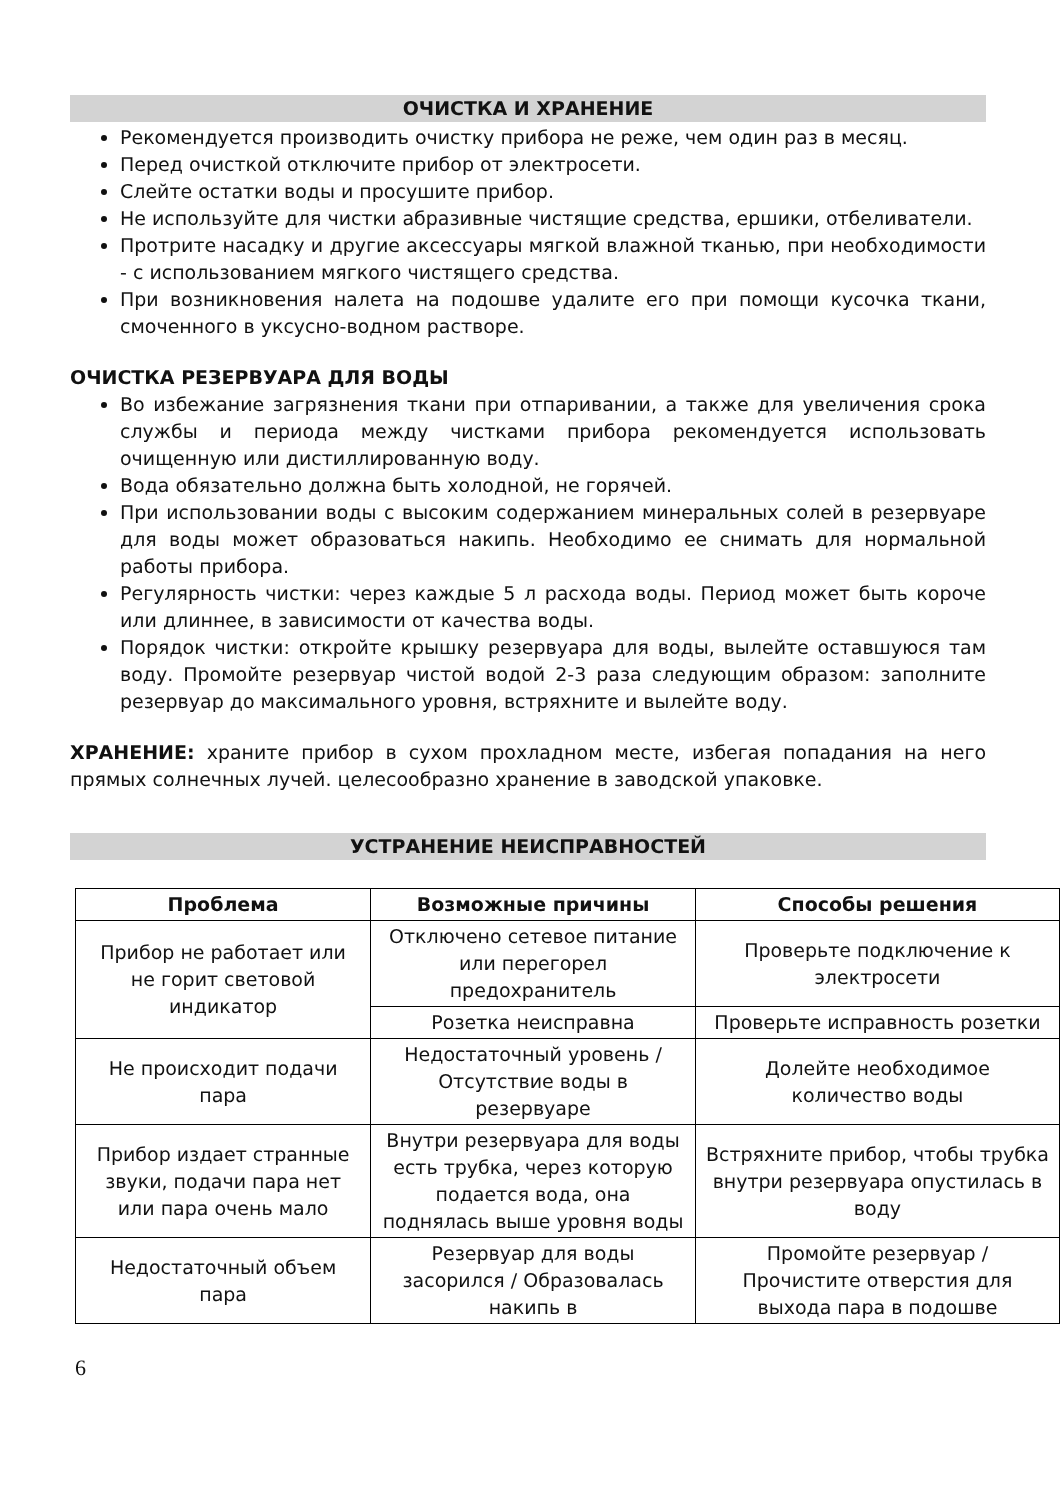ОЧИСТКА И ХРАНЕНИЕ
Рекомендуется производить очистку прибора не реже, чем один раз в месяц.
Перед очисткой отключите прибор от электросети.
Слейте остатки воды и просушите прибор.
Не используйте для чистки абразивные чистящие средства, ершики, отбеливатели.
Протрите насадку и другие аксессуары мягкой влажной тканью, при необходимости - с использованием мягкого чистящего средства.
При возникновения налета на подошве удалите его при помощи кусочка ткани, смоченного в уксусно-водном растворе.
ОЧИСТКА РЕЗЕРВУАРА ДЛЯ ВОДЫ
Во избежание загрязнения ткани при отпаривании, а также для увеличения срока службы и периода между чистками прибора рекомендуется использовать очищенную или дистиллированную воду.
Вода обязательно должна быть холодной, не горячей.
При использовании воды с высоким содержанием минеральных солей в резервуаре для воды может образоваться накипь. Необходимо ее снимать для нормальной работы прибора.
Регулярность чистки: через каждые 5 л расхода воды. Период может быть короче или длиннее, в зависимости от качества воды.
Порядок чистки: откройте крышку резервуара для воды, вылейте оставшуюся там воду. Промойте резервуар чистой водой 2-3 раза следующим образом: заполните резервуар до максимального уровня, встряхните и вылейте воду.
ХРАНЕНИЕ: храните прибор в сухом прохладном месте, избегая попадания на него прямых солнечных лучей. целесообразно хранение в заводской упаковке.
УСТРАНЕНИЕ НЕИСПРАВНОСТЕЙ
| Проблема | Возможные причины | Способы решения |
| --- | --- | --- |
| Прибор не работает или не горит световой индикатор | Отключено сетевое питание или перегорел предохранитель | Проверьте подключение к электросети |
| | Розетка неисправна | Проверьте исправность розетки |
| Не происходит подачи пара | Недостаточный уровень / Отсутствие воды в резервуаре | Долейте необходимое количество воды |
| Прибор издает странные звуки, подачи пара нет или пара очень мало | Внутри резервуара для воды есть трубка, через которую подается вода, она поднялась выше уровня воды | Встряхните прибор, чтобы трубка внутри резервуара опустилась в воду |
| Недостаточный объем пара | Резервуар для воды засорился / Образовалась накипь в | Промойте резервуар / Прочистите отверстия для выхода пара в подошве |
6